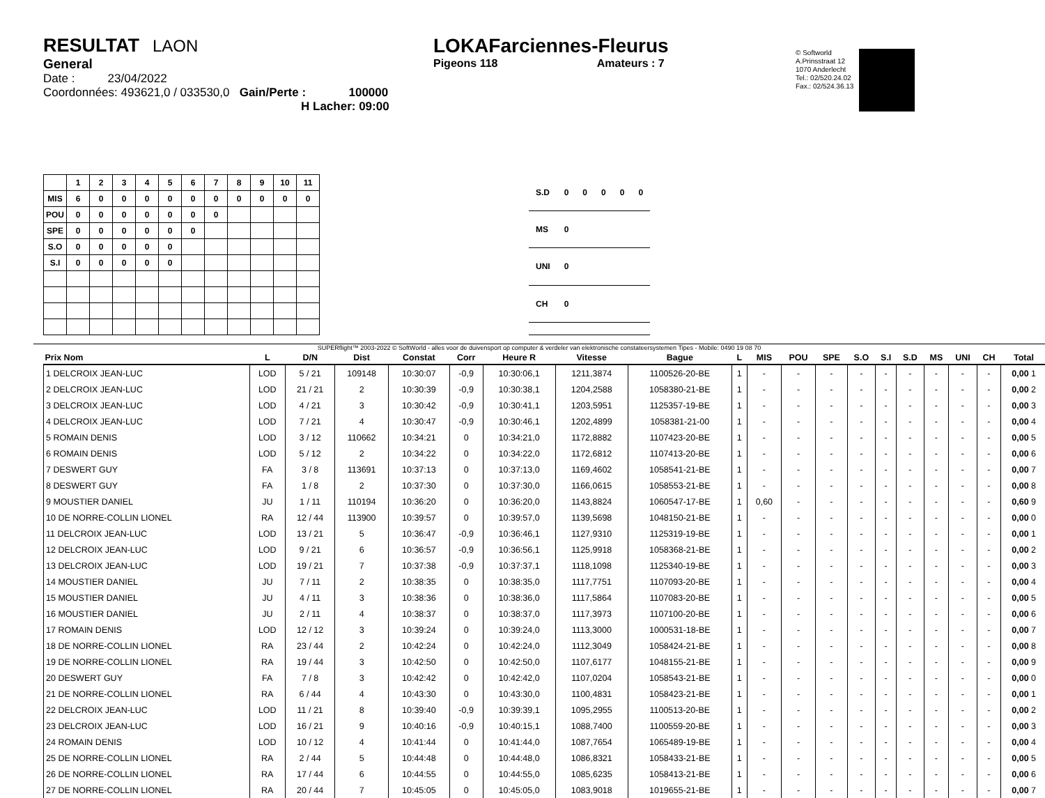RESULTAT LAON
General
Date : 23/04/2022
Coordonnées: 493621,0 / 033530,0 Gain/Perte : 100000
H Lacher: 09:00
LOKAFarciennes-Fleurus
Pigeons 118 Amateurs : 7
© Softworld
A.Prinsstraat 12
1070 Anderlecht
Tel.: 02/520.24.02
Fax.: 02/524.36.13
| | 1 | 2 | 3 | 4 | 5 | 6 | 7 | 8 | 9 | 10 | 11 |
| --- | --- | --- | --- | --- | --- | --- | --- | --- | --- | --- | --- |
| MIS | 6 | 0 | 0 | 0 | 0 | 0 | 0 | 0 | 0 | 0 | 0 |
| POU | 0 | 0 | 0 | 0 | 0 | 0 | 0 | | | | |
| SPE | 0 | 0 | 0 | 0 | 0 | 0 | | | | | |
| S.O | 0 | 0 | 0 | 0 | 0 | | | | | | |
| S.I | 0 | 0 | 0 | 0 | 0 | | | | | | |
| S.D | 0 | 0 | 0 | 0 | 0 |
| MS | 0 | | | | |
| UNI | 0 | | | | |
| CH | 0 | | | | |
SUPERflight™ 2003-2022 © SoftWorld - alles voor de duivensport op computer & verdeler van elektronische constateersystemen Tipes - Mobile: 0490 19 08 70
| Prix Nom | L | D/N | Dist | Constat | Corr | Heure R | Vitesse | Bague | L | MIS | POU | SPE | S.O | S.I | S.D | MS | UNI | CH | Total |
| --- | --- | --- | --- | --- | --- | --- | --- | --- | --- | --- | --- | --- | --- | --- | --- | --- | --- | --- | --- |
| 1 DELCROIX JEAN-LUC | LOD | 5 / 21 | 109148 | 10:30:07 | -0,9 | 10:30:06,1 | 1211,3874 | 1100526-20-BE | 1 | - | - | - | - | - | - | - | - | - | 0,00 1 |
| 2 DELCROIX JEAN-LUC | LOD | 21 / 21 | 2 | 10:30:39 | -0,9 | 10:30:38,1 | 1204,2588 | 1058380-21-BE | 1 | - | - | - | - | - | - | - | - | - | 0,00 2 |
| 3 DELCROIX JEAN-LUC | LOD | 4 / 21 | 3 | 10:30:42 | -0,9 | 10:30:41,1 | 1203,5951 | 1125357-19-BE | 1 | - | - | - | - | - | - | - | - | - | 0,00 3 |
| 4 DELCROIX JEAN-LUC | LOD | 7 / 21 | 4 | 10:30:47 | -0,9 | 10:30:46,1 | 1202,4899 | 1058381-21-00 | 1 | - | - | - | - | - | - | - | - | - | 0,00 4 |
| 5 ROMAIN DENIS | LOD | 3 / 12 | 110662 | 10:34:21 | 0 | 10:34:21,0 | 1172,8882 | 1107423-20-BE | 1 | - | - | - | - | - | - | - | - | - | 0,00 5 |
| 6 ROMAIN DENIS | LOD | 5 / 12 | 2 | 10:34:22 | 0 | 10:34:22,0 | 1172,6812 | 1107413-20-BE | 1 | - | - | - | - | - | - | - | - | - | 0,00 6 |
| 7 DESWERT GUY | FA | 3 / 8 | 113691 | 10:37:13 | 0 | 10:37:13,0 | 1169,4602 | 1058541-21-BE | 1 | - | - | - | - | - | - | - | - | - | 0,00 7 |
| 8 DESWERT GUY | FA | 1 / 8 | 2 | 10:37:30 | 0 | 10:37:30,0 | 1166,0615 | 1058553-21-BE | 1 | - | - | - | - | - | - | - | - | - | 0,00 8 |
| 9 MOUSTIER DANIEL | JU | 1 / 11 | 110194 | 10:36:20 | 0 | 10:36:20,0 | 1143,8824 | 1060547-17-BE | 1 | 0,60 | - | - | - | - | - | - | - | - | 0,60 9 |
| 10 DE NORRE-COLLIN LIONEL | RA | 12 / 44 | 113900 | 10:39:57 | 0 | 10:39:57,0 | 1139,5698 | 1048150-21-BE | 1 | - | - | - | - | - | - | - | - | - | 0,00 0 |
| 11 DELCROIX JEAN-LUC | LOD | 13 / 21 | 5 | 10:36:47 | -0,9 | 10:36:46,1 | 1127,9310 | 1125319-19-BE | 1 | - | - | - | - | - | - | - | - | - | 0,00 1 |
| 12 DELCROIX JEAN-LUC | LOD | 9 / 21 | 6 | 10:36:57 | -0,9 | 10:36:56,1 | 1125,9918 | 1058368-21-BE | 1 | - | - | - | - | - | - | - | - | - | 0,00 2 |
| 13 DELCROIX JEAN-LUC | LOD | 19 / 21 | 7 | 10:37:38 | -0,9 | 10:37:37,1 | 1118,1098 | 1125340-19-BE | 1 | - | - | - | - | - | - | - | - | - | 0,00 3 |
| 14 MOUSTIER DANIEL | JU | 7 / 11 | 2 | 10:38:35 | 0 | 10:38:35,0 | 1117,7751 | 1107093-20-BE | 1 | - | - | - | - | - | - | - | - | - | 0,00 4 |
| 15 MOUSTIER DANIEL | JU | 4 / 11 | 3 | 10:38:36 | 0 | 10:38:36,0 | 1117,5864 | 1107083-20-BE | 1 | - | - | - | - | - | - | - | - | - | 0,00 5 |
| 16 MOUSTIER DANIEL | JU | 2 / 11 | 4 | 10:38:37 | 0 | 10:38:37,0 | 1117,3973 | 1107100-20-BE | 1 | - | - | - | - | - | - | - | - | - | 0,00 6 |
| 17 ROMAIN DENIS | LOD | 12 / 12 | 3 | 10:39:24 | 0 | 10:39:24,0 | 1113,3000 | 1000531-18-BE | 1 | - | - | - | - | - | - | - | - | - | 0,00 7 |
| 18 DE NORRE-COLLIN LIONEL | RA | 23 / 44 | 2 | 10:42:24 | 0 | 10:42:24,0 | 1112,3049 | 1058424-21-BE | 1 | - | - | - | - | - | - | - | - | - | 0,00 8 |
| 19 DE NORRE-COLLIN LIONEL | RA | 19 / 44 | 3 | 10:42:50 | 0 | 10:42:50,0 | 1107,6177 | 1048155-21-BE | 1 | - | - | - | - | - | - | - | - | - | 0,00 9 |
| 20 DESWERT GUY | FA | 7 / 8 | 3 | 10:42:42 | 0 | 10:42:42,0 | 1107,0204 | 1058543-21-BE | 1 | - | - | - | - | - | - | - | - | - | 0,00 0 |
| 21 DE NORRE-COLLIN LIONEL | RA | 6 / 44 | 4 | 10:43:30 | 0 | 10:43:30,0 | 1100,4831 | 1058423-21-BE | 1 | - | - | - | - | - | - | - | - | - | 0,00 1 |
| 22 DELCROIX JEAN-LUC | LOD | 11 / 21 | 8 | 10:39:40 | -0,9 | 10:39:39,1 | 1095,2955 | 1100513-20-BE | 1 | - | - | - | - | - | - | - | - | - | 0,00 2 |
| 23 DELCROIX JEAN-LUC | LOD | 16 / 21 | 9 | 10:40:16 | -0,9 | 10:40:15,1 | 1088,7400 | 1100559-20-BE | 1 | - | - | - | - | - | - | - | - | - | 0,00 3 |
| 24 ROMAIN DENIS | LOD | 10 / 12 | 4 | 10:41:44 | 0 | 10:41:44,0 | 1087,7654 | 1065489-19-BE | 1 | - | - | - | - | - | - | - | - | - | 0,00 4 |
| 25 DE NORRE-COLLIN LIONEL | RA | 2 / 44 | 5 | 10:44:48 | 0 | 10:44:48,0 | 1086,8321 | 1058433-21-BE | 1 | - | - | - | - | - | - | - | - | - | 0,00 5 |
| 26 DE NORRE-COLLIN LIONEL | RA | 17 / 44 | 6 | 10:44:55 | 0 | 10:44:55,0 | 1085,6235 | 1058413-21-BE | 1 | - | - | - | - | - | - | - | - | - | 0,00 6 |
| 27 DE NORRE-COLLIN LIONEL | RA | 20 / 44 | 7 | 10:45:05 | 0 | 10:45:05,0 | 1083,9018 | 1019655-21-BE | 1 | - | - | - | - | - | - | - | - | - | 0,00 7 |